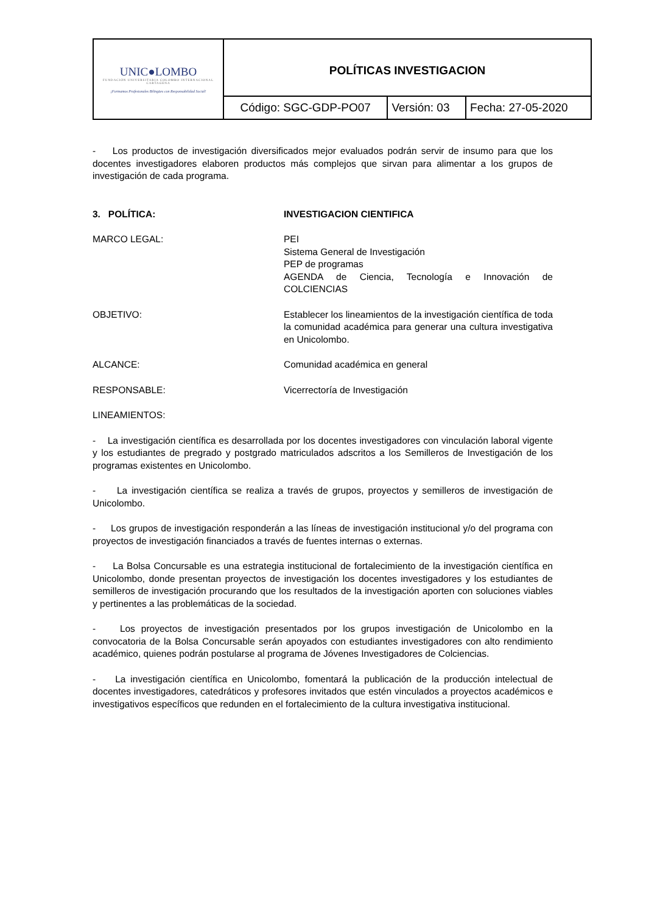| UNIC●LOMBO FUNDACIÓN UNIVERSITARIA COLOMBO INTERNACIONAL CARTAGENA ¡Formamos Profesionales Bilingües con Responsabilidad Social! | POLÍTICAS INVESTIGACION | | |
| | Código: SGC-GDP-PO07 | Versión: 03 | Fecha: 27-05-2020 |
- Los productos de investigación diversificados mejor evaluados podrán servir de insumo para que los docentes investigadores elaboren productos más complejos que sirvan para alimentar a los grupos de investigación de cada programa.
3. POLÍTICA: INVESTIGACION CIENTIFICA
MARCO LEGAL: PEI
Sistema General de Investigación
PEP de programas
AGENDA de Ciencia, Tecnología e Innovación de COLCIENCIAS
OBJETIVO: Establecer los lineamientos de la investigación científica de toda la comunidad académica para generar una cultura investigativa en Unicolombo.
ALCANCE: Comunidad académica en general
RESPONSABLE: Vicerrectoría de Investigación
LINEAMIENTOS:
- La investigación científica es desarrollada por los docentes investigadores con vinculación laboral vigente y los estudiantes de pregrado y postgrado matriculados adscritos a los Semilleros de Investigación de los programas existentes en Unicolombo.
- La investigación científica se realiza a través de grupos, proyectos y semilleros de investigación de Unicolombo.
- Los grupos de investigación responderán a las líneas de investigación institucional y/o del programa con proyectos de investigación financiados a través de fuentes internas o externas.
- La Bolsa Concursable es una estrategia institucional de fortalecimiento de la investigación científica en Unicolombo, donde presentan proyectos de investigación los docentes investigadores y los estudiantes de semilleros de investigación procurando que los resultados de la investigación aporten con soluciones viables y pertinentes a las problemáticas de la sociedad.
- Los proyectos de investigación presentados por los grupos investigación de Unicolombo en la convocatoria de la Bolsa Concursable serán apoyados con estudiantes investigadores con alto rendimiento académico, quienes podrán postularse al programa de Jóvenes Investigadores de Colciencias.
- La investigación científica en Unicolombo, fomentará la publicación de la producción intelectual de docentes investigadores, catedráticos y profesores invitados que estén vinculados a proyectos académicos e investigativos específicos que redunden en el fortalecimiento de la cultura investigativa institucional.